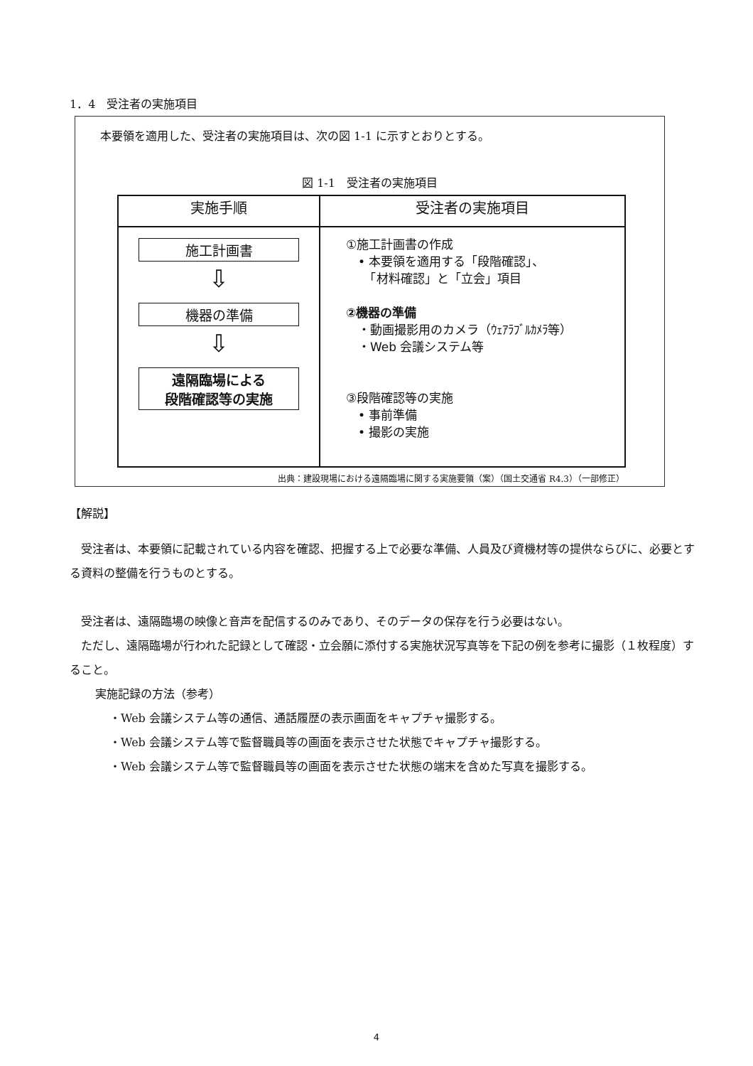1．4　受注者の実施項目
本要領を適用した、受注者の実施項目は、次の図 1-1 に示すとおりとする。
図 1-1　受注者の実施項目
| 実施手順 | 受注者の実施項目 |
| --- | --- |
| 施工計画書 ⇩ 機器の準備 ⇩ 遠隔臨場による 段階確認等の実施 | ①施工計画書の作成 • 本要領を適用する「段階確認」、 「材料確認」と「立会」項目 ②機器の準備 ・動画撮影用のカメラ（ｳｪｱﾗﾌﾞﾙｶﾒﾗ等） ・Web 会議システム等 ③段階確認等の実施 • 事前準備 • 撮影の実施 |
出典：建設現場における遠隔臨場に関する実施要領（案）（国土交通省 R4.3）（一部修正）
【解説】
受注者は、本要領に記載されている内容を確認、把握する上で必要な準備、人員及び資機材等の提供ならびに、必要とする資料の整備を行うものとする。
受注者は、遠隔臨場の映像と音声を配信するのみであり、そのデータの保存を行う必要はない。
ただし、遠隔臨場が行われた記録として確認・立会願に添付する実施状況写真等を下記の例を参考に撮影（１枚程度）すること。
実施記録の方法（参考）
・Web 会議システム等の通信、通話履歴の表示画面をキャプチャ撮影する。
・Web 会議システム等で監督職員等の画面を表示させた状態でキャプチャ撮影する。
・Web 会議システム等で監督職員等の画面を表示させた状態の端末を含めた写真を撮影する。
4